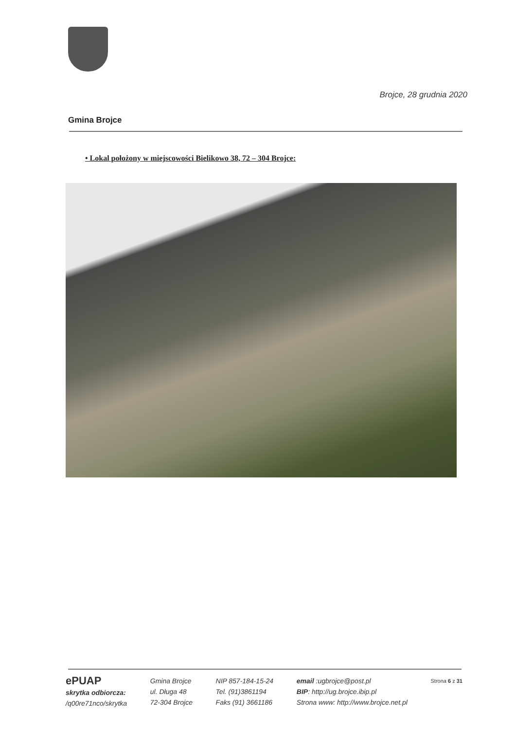Brojce, 28 grudnia 2020
Gmina Brojce
• Lokal położony w miejscowości Bielikowo 38, 72 – 304 Brojce:
ePUAP
skrytka odbiorcza:
/q00re71nco/skrytka
Gmina Brojce
ul. Długa 48
72-304 Brojce
NIP 857-184-15-24
Tel. (91)3861194
Faks (91) 3661186
email :ugbrojce@post.pl
BIP: http://ug.brojce.ibip.pl
Strona www: http://www.brojce.net.pl
Strona 6 z 31